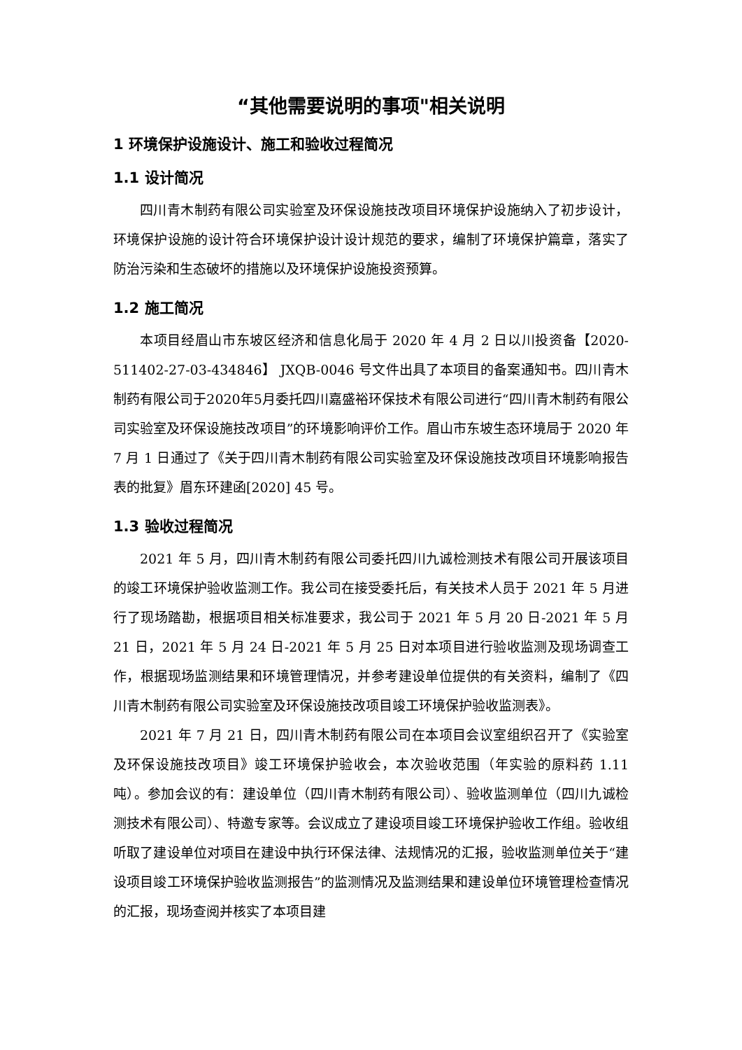“其他需要说明的事项"相关说明
1 环境保护设施设计、施工和验收过程简况
1.1 设计简况
四川青木制药有限公司实验室及环保设施技改项目环境保护设施纳入了初步设计，环境保护设施的设计符合环境保护设计设计规范的要求，编制了环境保护篇章，落实了防治污染和生态破坏的措施以及环境保护设施投资预算。
1.2 施工简况
本项目经眉山市东坡区经济和信息化局于 2020 年 4 月 2 日以川投资备【2020-511402-27-03-434846】 JXQB-0046 号文件出具了本项目的备案通知书。四川青木制药有限公司于2020年5月委托四川嘉盛裕环保技术有限公司进行“四川青木制药有限公司实验室及环保设施技改项目”的环境影响评价工作。眉山市东坡生态环境局于 2020 年 7 月 1 日通过了《关于四川青木制药有限公司实验室及环保设施技改项目环境影响报告表的批复》眉东环建函[2020] 45 号。
1.3 验收过程简况
2021 年 5 月，四川青木制药有限公司委托四川九诚检测技术有限公司开展该项目的竣工环境保护验收监测工作。我公司在接受委托后，有关技术人员于 2021 年 5 月进行了现场踏勘，根据项目相关标准要求，我公司于 2021 年 5 月 20 日-2021 年 5 月 21 日，2021 年 5 月 24 日-2021 年 5 月 25 日对本项目进行验收监测及现场调查工作，根据现场监测结果和环境管理情况，并参考建设单位提供的有关资料，编制了《四川青木制药有限公司实验室及环保设施技改项目竣工环境保护验收监测表》。
2021 年 7 月 21 日，四川青木制药有限公司在本项目会议室组织召开了《实验室及环保设施技改项目》竣工环境保护验收会，本次验收范围（年实验的原料药 1.11 吨）。参加会议的有：建设单位（四川青木制药有限公司）、验收监测单位（四川九诚检测技术有限公司）、特邀专家等。会议成立了建设项目竣工环境保护验收工作组。验收组听取了建设单位对项目在建设中执行环保法律、法规情况的汇报，验收监测单位关于“建设项目竣工环境保护验收监测报告”的监测情况及监测结果和建设单位环境管理检查情况的汇报，现场查阅并核实了本项目建